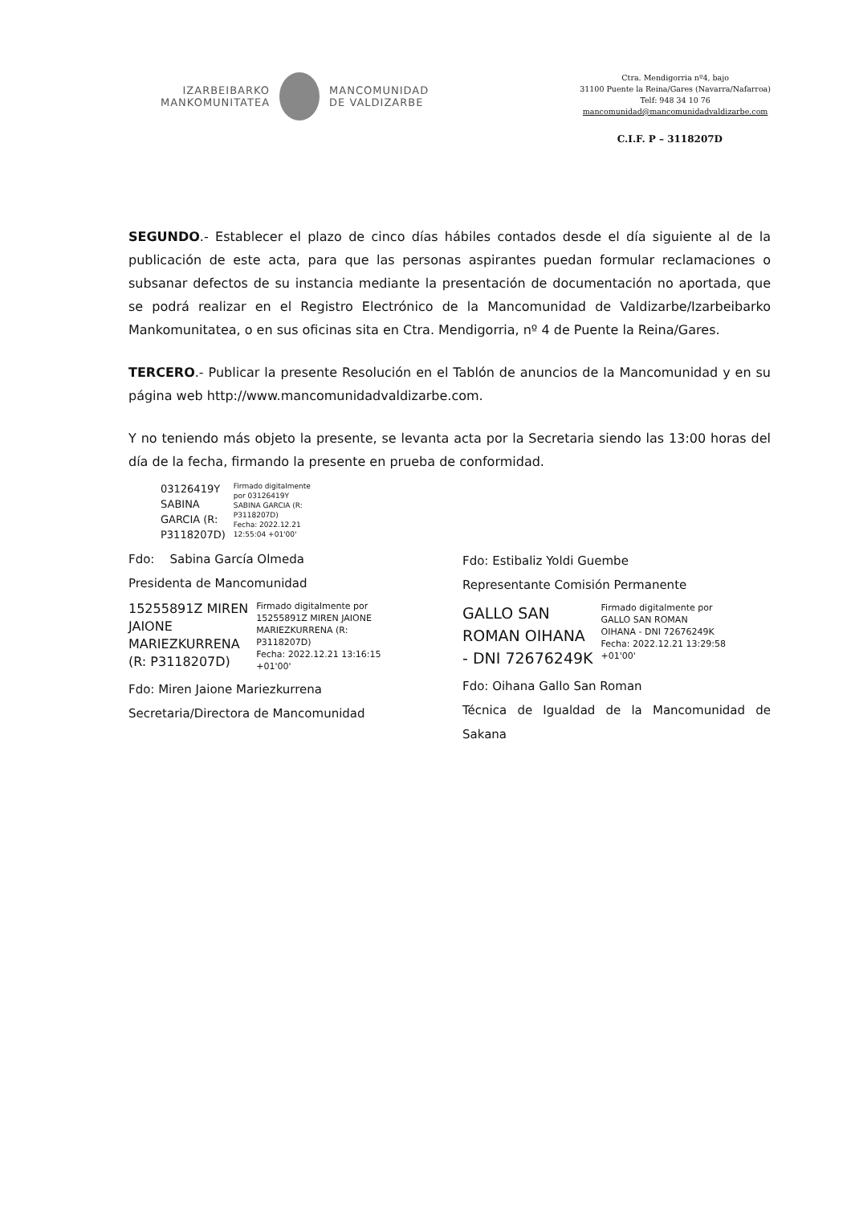IZARBEIBARKO
MANKOMUNITATEA
MANCOMUNIDAD
DE VALDIZARBE
Ctra. Mendigorria nº4, bajo
31100 Puente la Reina/Gares (Navarra/Nafarroa)
Telf: 948 34 10 76
mancomunidad@mancomunidadvaldizarbe.com
C.I.F. P – 3118207D
SEGUNDO.- Establecer el plazo de cinco días hábiles contados desde el día siguiente al de la publicación de este acta, para que las personas aspirantes puedan formular reclamaciones o subsanar defectos de su instancia mediante la presentación de documentación no aportada, que se podrá realizar en el Registro Electrónico de la Mancomunidad de Valdizarbe/Izarbeibarko Mankomunitatea, o en sus oficinas sita en Ctra. Mendigorria, nº 4 de Puente la Reina/Gares.
TERCERO.- Publicar la presente Resolución en el Tablón de anuncios de la Mancomunidad y en su página web http://www.mancomunidadvaldizarbe.com.
Y no teniendo más objeto la presente, se levanta acta por la Secretaria siendo las 13:00 horas del día de la fecha, firmando la presente en prueba de conformidad.
03126419Y
SABINA
GARCIA (R:
P3118207D)
Firmado digitalmente
por 03126419Y
SABINA GARCIA (R:
P3118207D)
Fecha: 2022.12.21
12:55:04 +01'00'
Fdo: Sabina García Olmeda
Presidenta de Mancomunidad
15255891Z MIREN
JAIONE
MARIEZKURRENA
(R: P3118207D)
Firmado digitalmente por
15255891Z MIREN JAIONE
MARIEZKURRENA (R:
P3118207D)
Fecha: 2022.12.21 13:16:15
+01'00'
Fdo: Miren Jaione Mariezkurrena
Secretaria/Directora de Mancomunidad
Fdo: Estibaliz Yoldi Guembe
Representante Comisión Permanente
GALLO SAN
ROMAN OIHANA
- DNI 72676249K
Firmado digitalmente por
GALLO SAN ROMAN
OIHANA - DNI 72676249K
Fecha: 2022.12.21 13:29:58
+01'00'
Fdo: Oihana Gallo San Roman
Técnica de Igualdad de la Mancomunidad de Sakana